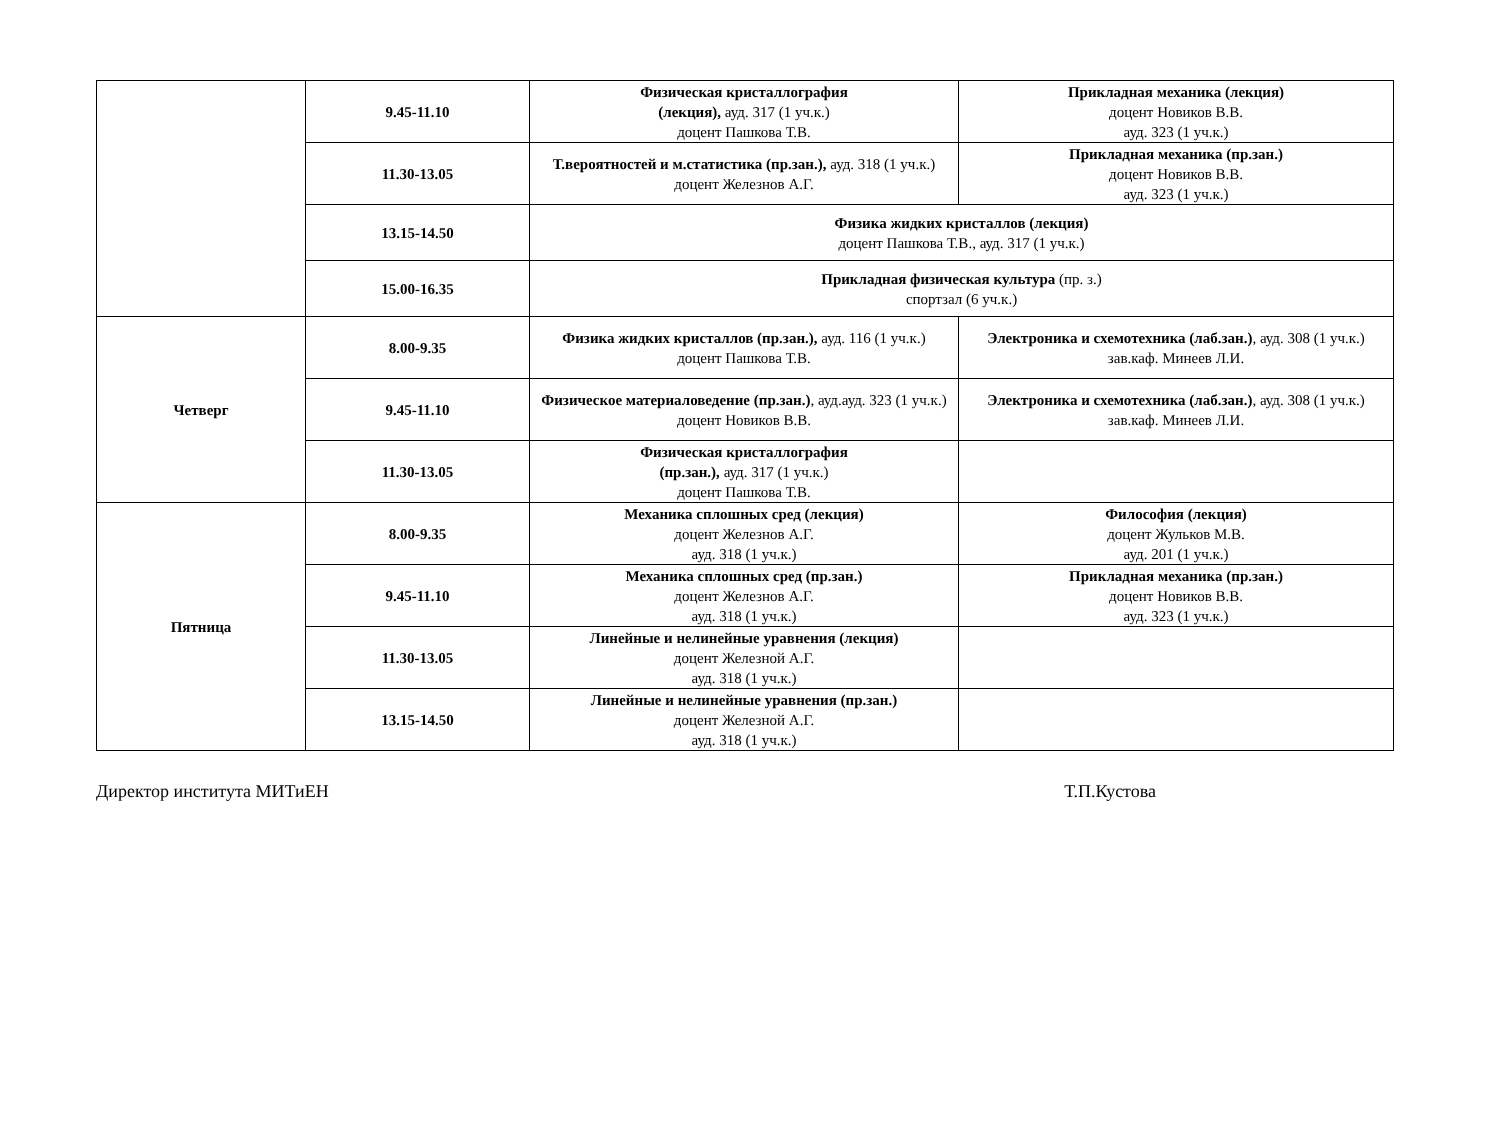| | 9.45-11.10 | Физическая кристаллография (лекция), ауд. 317 (1 уч.к.) доцент Пашкова Т.В. | Прикладная механика (лекция) доцент Новиков В.В. ауд. 323 (1 уч.к.) |
| | 11.30-13.05 | Т.вероятностей и м.статистика (пр.зан.), ауд. 318 (1 уч.к.) доцент Железнов А.Г. | Прикладная механика (пр.зан.) доцент Новиков В.В. ауд. 323 (1 уч.к.) |
| | 13.15-14.50 | Физика жидких кристаллов (лекция) доцент Пашкова Т.В., ауд. 317 (1 уч.к.) | |
| | 15.00-16.35 | Прикладная физическая культура (пр. з.) спортзал (6 уч.к.) | |
| Четверг | 8.00-9.35 | Физика жидких кристаллов (пр.зан.), ауд. 116 (1 уч.к.) доцент Пашкова Т.В. | Электроника и схемотехника (лаб.зан.) , ауд. 308 (1 уч.к.) зав.каф. Минеев Л.И. |
| | 9.45-11.10 | Физическое материаловедение (пр.зан.) , ауд.ауд. 323 (1 уч.к.) доцент Новиков В.В. | Электроника и схемотехника (лаб.зан.) , ауд. 308 (1 уч.к.) зав.каф. Минеев Л.И. |
| | 11.30-13.05 | Физическая кристаллография (пр.зан.), ауд. 317 (1 уч.к.) доцент Пашкова Т.В. | |
| Пятница | 8.00-9.35 | Механика сплошных сред (лекция) доцент Железнов А.Г. ауд. 318 (1 уч.к.) | Философия (лекция) доцент Жульков М.В. ауд. 201 (1 уч.к.) |
| | 9.45-11.10 | Механика сплошных сред (пр.зан.) доцент Железнов А.Г. ауд. 318 (1 уч.к.) | Прикладная механика (пр.зан.) доцент Новиков В.В. ауд. 323 (1 уч.к.) |
| | 11.30-13.05 | Линейные и нелинейные уравнения (лекция) доцент Железной А.Г. ауд. 318 (1 уч.к.) | |
| | 13.15-14.50 | Линейные и нелинейные уравнения (пр.зан.) доцент Железной А.Г. ауд. 318 (1 уч.к.) | |
Директор института МИТиЕН Т.П.Кустова